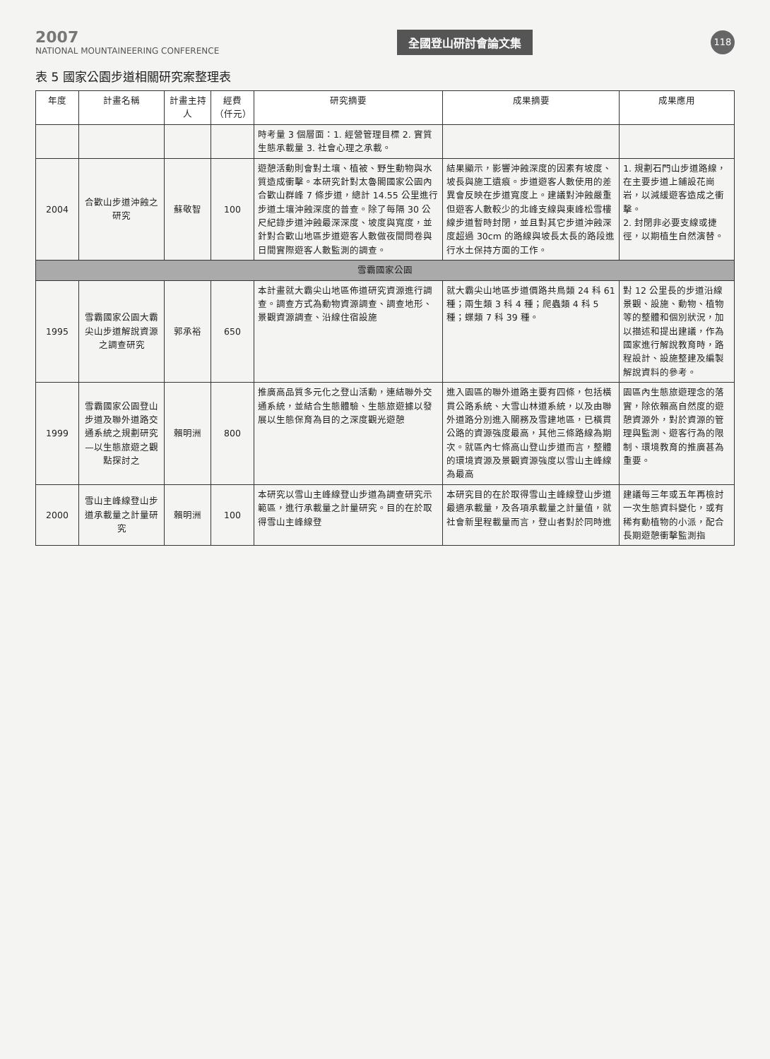2007
NATIONAL MOUNTAINEERING CONFERENCE
全國登山研討會論文集
118
表 5 國家公園步道相關研究案整理表
| 年度 | 計畫名稱 | 計畫主持人 | 經費（仟元） | 研究摘要 | 成果摘要 | 成果應用 |
| --- | --- | --- | --- | --- | --- | --- |
| | | | | 時考量 3 個層面：1. 經營管理目標 2. 實質生態承載量 3. 社會心理之承載。 | | |
| 2004 | 合歡山步道沖蝕之研究 | 蘇敬智 | 100 | 遊憩活動則會對土壤、植被、野生動物與水質造成衝擊。本研究針對太魯閣國家公園內合歡山群峰 7 條步道，總計 14.55 公里進行步道土壤沖蝕深度的普查。除了每隔 30 公尺紀錄步道沖蝕最深深度、坡度與寬度，並針對合歡山地區步道遊客人數做夜間問卷與日間實際遊客人數監測的調查。 | 結果顯示，影響沖蝕深度的因素有坡度、坡長與施工遺痕。步道遊客人數使用的差異會反映在步道寬度上。建議對沖蝕嚴重但遊客人數較少的北峰支線與東峰松雪樓線步道暫時封閉，並且對其它步道沖蝕深度超過 30cm 的路線與坡長太長的路段進行水土保持方面的工作。 | 1. 規劃石門山步道路線，在主要步道上鋪設花崗岩，以減緩遊客造成之衝擊。 2. 封閉非必要支線或捷徑，以期植生自然演替。 |
| 雪霸國家公園 | | | | | | |
| 1995 | 雪霸國家公園大霸尖山步道解說資源之調查研究 | 郭承裕 | 650 | 本計畫就大霸尖山地區佈道研究資源進行調查。調查方式為動物資源調查、調查地形、景觀資源調查、沿線住宿設施 | 就大霸尖山地區步道價路共鳥類 24 科 61 種；兩生類 3 科 4 種；爬蟲類 4 科 5 種；蝶類 7 科 39 種。 | 對 12 公里長的步道沿線景觀、設施、動物、植物等的整體和個別狀況，加以描述和提出建議，作為國家進行解說教育時，路程設計、設施整建及編製解說資料的參考。 |
| 1999 | 雪霸國家公園登山步道及聯外道路交通系統之規劃研究—以生態旅遊之觀點探討之 | 賴明洲 | 800 | 推廣高品質多元化之登山活動，連結聯外交通系統，並結合生態體驗、生態旅遊據以發展以生態保育為目的之深度觀光遊憩 | 進入園區的聯外道路主要有四條，包括橫貫公路系統、大雪山林道系統，以及由聯外道路分別進入關務及雪建地區，已橫貫公路的資源強度最高，其他三條路線為期次。就區內七條高山登山步道而言，整體的環境資源及景觀資源強度以雪山主峰線為最高 | 園區內生態旅遊理念的落實，除依賴高自然度的遊憩資源外，對於資源的管理與監測、遊客行為的限制、環境教育的推廣甚為重要。 |
| 2000 | 雪山主峰線登山步道承載量之計量研究 | 賴明洲 | 100 | 本研究以雪山主峰線登山步道為調查研究示範區，進行承載量之計量研究。目的在於取得雪山主峰線登 | 本研究目的在於取得雪山主峰線登山步道最適承載量，及各項承載量之計量值，就社會新里程載量而言，登山者對於同時進 | 建議每三年或五年再檢討一次生態資料變化，或有稀有動植物的小派，配合長期遊憩衝擊監測指 |